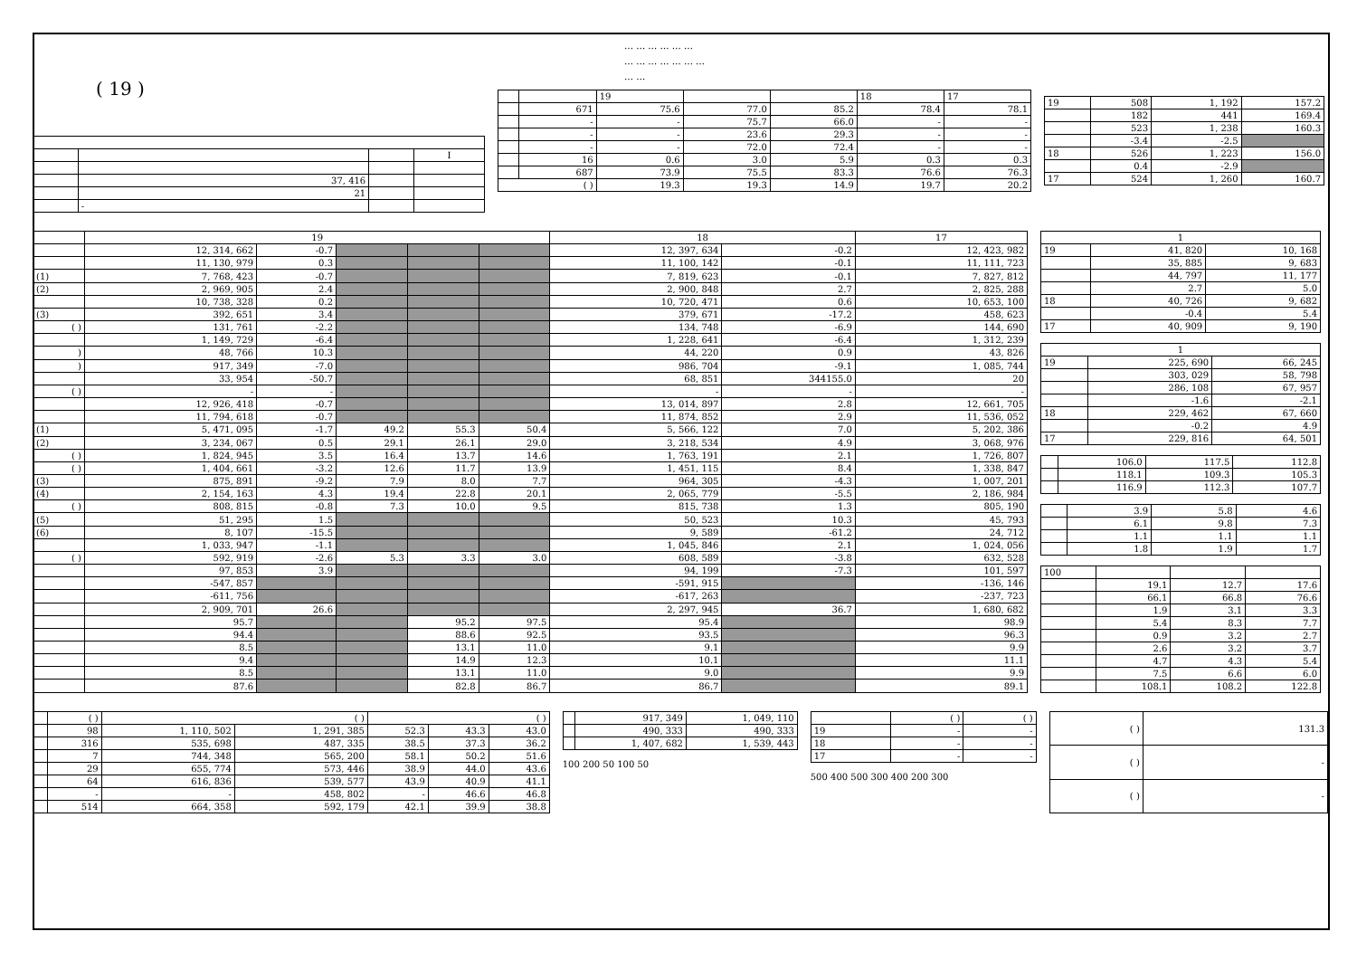( 19 )
| | | | I |
| | 37, 416 | | |
| | 21 | | |
| | - | | |
… … … … … …
… … … … … … …
… …
| | | 19 | | | 18 | 17 |
| | 671 | 75.6 | 77.0 | 85.2 | 78.4 | 78.1 |
| | - | - | 75.7 | 66.0 | - | - |
| | - | - | 23.6 | 29.3 | - | - |
| | - | - | 72.0 | 72.4 | - | - |
| | 16 | 0.6 | 3.0 | 5.9 | 0.3 | 0.3 |
| | 687 | 73.9 | 75.5 | 83.3 | 76.6 | 76.3 |
| ( ) | | 19.3 | 19.3 | 14.9 | 19.7 | 20.2 |
| 19 | 508 | 1, 192 | 157.2 |
| | 182 | 441 | 169.4 |
| | 523 | 1, 238 | 160.3 |
| | -3.4 | -2.5 | |
| 18 | 526 | 1, 223 | 156.0 |
| | 0.4 | -2.9 | |
| 17 | 524 | 1, 260 | 160.7 |
| | 19 | | | | | 18 | | 17 |
| | 12, 314, 662 | -0.7 | | | | 12, 397, 634 | -0.2 | 12, 423, 982 |
| | 11, 130, 979 | 0.3 | | | | 11, 100, 142 | -0.1 | 11, 111, 723 |
| (1) | 7, 768, 423 | -0.7 | | | | 7, 819, 623 | -0.1 | 7, 827, 812 |
| (2) | 2, 969, 905 | 2.4 | | | | 2, 900, 848 | 2.7 | 2, 825, 288 |
| | 10, 738, 328 | 0.2 | | | | 10, 720, 471 | 0.6 | 10, 653, 100 |
| (3) | 392, 651 | 3.4 | | | | 379, 671 | -17.2 | 458, 623 |
| ( ) | 131, 761 | -2.2 | | | | 134, 748 | -6.9 | 144, 690 |
| | 1, 149, 729 | -6.4 | | | | 1, 228, 641 | -6.4 | 1, 312, 239 |
| ) | 48, 766 | 10.3 | | | | 44, 220 | 0.9 | 43, 826 |
| ) | 917, 349 | -7.0 | | | | 986, 704 | -9.1 | 1, 085, 744 |
| | 33, 954 | -50.7 | | | | 68, 851 | 344155.0 | 20 |
| ( ) | - | - | | | | - | - | - |
| | 12, 926, 418 | -0.7 | | | | 13, 014, 897 | 2.8 | 12, 661, 705 |
| | 11, 794, 618 | -0.7 | | | | 11, 874, 852 | 2.9 | 11, 536, 052 |
| (1) | 5, 471, 095 | -1.7 | 49.2 | 55.3 | 50.4 | 5, 566, 122 | 7.0 | 5, 202, 386 |
| (2) | 3, 234, 067 | 0.5 | 29.1 | 26.1 | 29.0 | 3, 218, 534 | 4.9 | 3, 068, 976 |
| ( ) | 1, 824, 945 | 3.5 | 16.4 | 13.7 | 14.6 | 1, 763, 191 | 2.1 | 1, 726, 807 |
| ( ) | 1, 404, 661 | -3.2 | 12.6 | 11.7 | 13.9 | 1, 451, 115 | 8.4 | 1, 338, 847 |
| (3) | 875, 891 | -9.2 | 7.9 | 8.0 | 7.7 | 964, 305 | -4.3 | 1, 007, 201 |
| (4) | 2, 154, 163 | 4.3 | 19.4 | 22.8 | 20.1 | 2, 065, 779 | -5.5 | 2, 186, 984 |
| ( ) | 808, 815 | -0.8 | 7.3 | 10.0 | 9.5 | 815, 738 | 1.3 | 805, 190 |
| (5) | 51, 295 | 1.5 | | | | 50, 523 | 10.3 | 45, 793 |
| (6) | 8, 107 | -15.5 | | | | 9, 589 | -61.2 | 24, 712 |
| | 1, 033, 947 | -1.1 | | | | 1, 045, 846 | 2.1 | 1, 024, 056 |
| ( ) | 592, 919 | -2.6 | 5.3 | 3.3 | 3.0 | 608, 589 | -3.8 | 632, 528 |
| | 97, 853 | 3.9 | | | | 94, 199 | -7.3 | 101, 597 |
| | -547, 857 | | | | | -591, 915 | | -136, 146 |
| | -611, 756 | | | | | -617, 263 | | -237, 723 |
| | 2, 909, 701 | 26.6 | | | | 2, 297, 945 | 36.7 | 1, 680, 682 |
| | 95.7 | | | 95.2 | 97.5 | 95.4 | | 98.9 |
| | 94.4 | | | 88.6 | 92.5 | 93.5 | | 96.3 |
| | 8.5 | | | 13.1 | 11.0 | 9.1 | | 9.9 |
| | 9.4 | | | 14.9 | 12.3 | 10.1 | | 11.1 |
| | 8.5 | | | 13.1 | 11.0 | 9.0 | | 9.9 |
| | 87.6 | | | 82.8 | 86.7 | 86.7 | | 89.1 |
| 1 | | |
| 19 | 41, 820 | 10, 168 |
| | 35, 885 | 9, 683 |
| | 44, 797 | 11, 177 |
| | 2.7 | 5.0 |
| 18 | 40, 726 | 9, 682 |
| | -0.4 | 5.4 |
| 17 | 40, 909 | 9, 190 |
| 1 | | |
| 19 | 225, 690 | 66, 245 |
| | 303, 029 | 58, 798 |
| | 286, 108 | 67, 957 |
| | -1.6 | -2.1 |
| 18 | 229, 462 | 67, 660 |
| | -0.2 | 4.9 |
| 17 | 229, 816 | 64, 501 |
| | 106.0 | 117.5 | 112.8 |
| | 118.1 | 109.3 | 105.3 |
| | 116.9 | 112.3 | 107.7 |
| | 3.9 | 5.8 | 4.6 |
| | 6.1 | 9.8 | 7.3 |
| | 1.1 | 1.1 | 1.1 |
| | 1.8 | 1.9 | 1.7 |
| 100 | | | |
| | 19.1 | 12.7 | 17.6 |
| | 66.1 | 66.8 | 76.6 |
| | 1.9 | 3.1 | 3.3 |
| | 5.4 | 8.3 | 7.7 |
| | 0.9 | 3.2 | 2.7 |
| | 2.6 | 3.2 | 3.7 |
| | 4.7 | 4.3 | 5.4 |
| | 7.5 | 6.6 | 6.0 |
| | 108.1 | 108.2 | 122.8 |
| | ( ) | ( ) | | ( ) | | |
| | 98 | 1, 110, 502 | 1, 291, 385 | 52.3 | 43.3 | 43.0 |
| | 316 | 535, 698 | 487, 335 | 38.5 | 37.3 | 36.2 |
| | 7 | 744, 348 | 565, 200 | 58.1 | 50.2 | 51.6 |
| | 29 | 655, 774 | 573, 446 | 38.9 | 44.0 | 43.6 |
| | 64 | 616, 836 | 539, 577 | 43.9 | 40.9 | 41.1 |
| | - | - | 458, 802 | - | 46.6 | 46.8 |
| | 514 | 664, 358 | 592, 179 | 42.1 | 39.9 | 38.8 |
| | 917, 349 | 1, 049, 110 |
| | 490, 333 | 490, 333 |
| | 1, 407, 682 | 1, 539, 443 |
100 200 50 100 50
| | ( ) | ( ) |
| 19 | - | - |
| 18 | - | - |
| 17 | - | - |
500 400 500 300 400 200 300
| ( ) | 131.3 |
| ( ) | - |
| ( ) | - |